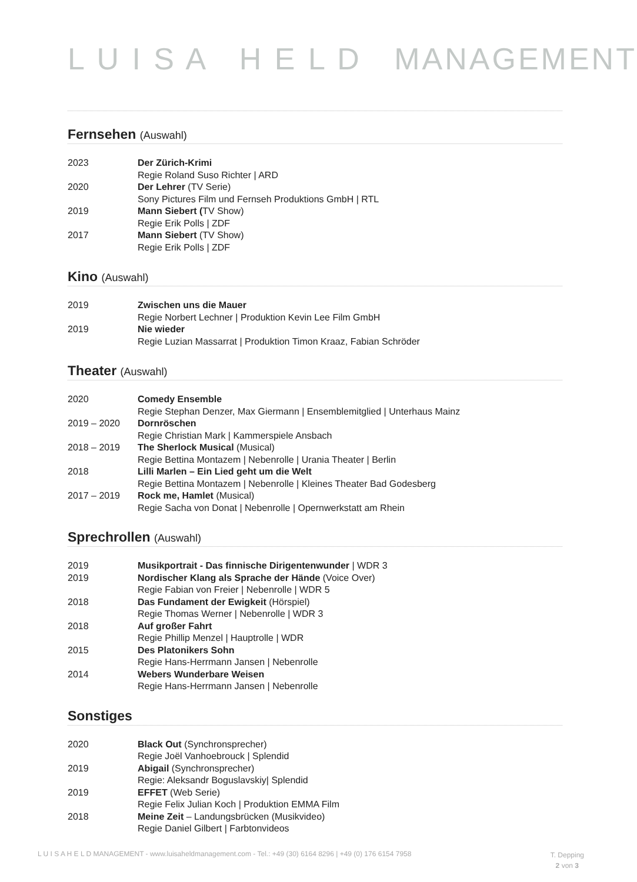L U I S A H E L D MANAGEMENT
Fernsehen (Auswahl)
2023 Der Zürich-Krimi
Regie Roland Suso Richter | ARD
2020 Der Lehrer (TV Serie)
Sony Pictures Film und Fernseh Produktions GmbH | RTL
2019 Mann Siebert (TV Show)
Regie Erik Polls | ZDF
2017 Mann Siebert (TV Show)
Regie Erik Polls | ZDF
Kino (Auswahl)
2019 Zwischen uns die Mauer
Regie Norbert Lechner | Produktion Kevin Lee Film GmbH
2019 Nie wieder
Regie Luzian Massarrat | Produktion Timon Kraaz, Fabian Schröder
Theater (Auswahl)
2020 Comedy Ensemble
Regie Stephan Denzer, Max Giermann | Ensemblemitglied | Unterhaus Mainz
2019 – 2020 Dornröschen
Regie Christian Mark | Kammerspiele Ansbach
2018 – 2019 The Sherlock Musical (Musical)
Regie Bettina Montazem | Nebenrolle | Urania Theater | Berlin
2018 Lilli Marlen – Ein Lied geht um die Welt
Regie Bettina Montazem | Nebenrolle | Kleines Theater Bad Godesberg
2017 – 2019 Rock me, Hamlet (Musical)
Regie Sacha von Donat | Nebenrolle | Opernwerkstatt am Rhein
Sprechrollen (Auswahl)
2019 Musikportrait - Das finnische Dirigentenwunder | WDR 3
2019 Nordischer Klang als Sprache der Hände (Voice Over)
Regie Fabian von Freier | Nebenrolle | WDR 5
2018 Das Fundament der Ewigkeit (Hörspiel)
Regie Thomas Werner | Nebenrolle | WDR 3
2018 Auf großer Fahrt
Regie Phillip Menzel | Hauptrolle | WDR
2015 Des Platonikers Sohn
Regie Hans-Herrmann Jansen | Nebenrolle
2014 Webers Wunderbare Weisen
Regie Hans-Herrmann Jansen | Nebenrolle
Sonstiges
2020 Black Out (Synchronsprecher)
Regie Joël Vanhoebrouck | Splendid
2019 Abigail (Synchronsprecher)
Regie: Aleksandr Boguslavskiy| Splendid
2019 EFFET (Web Serie)
Regie Felix Julian Koch | Produktion EMMA Film
2018 Meine Zeit – Landungsbrücken (Musikvideo)
Regie Daniel Gilbert | Farbtonvideos
L U I S A H E L D MANAGEMENT - www.luisaheldmanagement.com - Tel.: +49 (30) 6164 8296 | +49 (0) 176 6154 7958
T. Depping
2 von 3